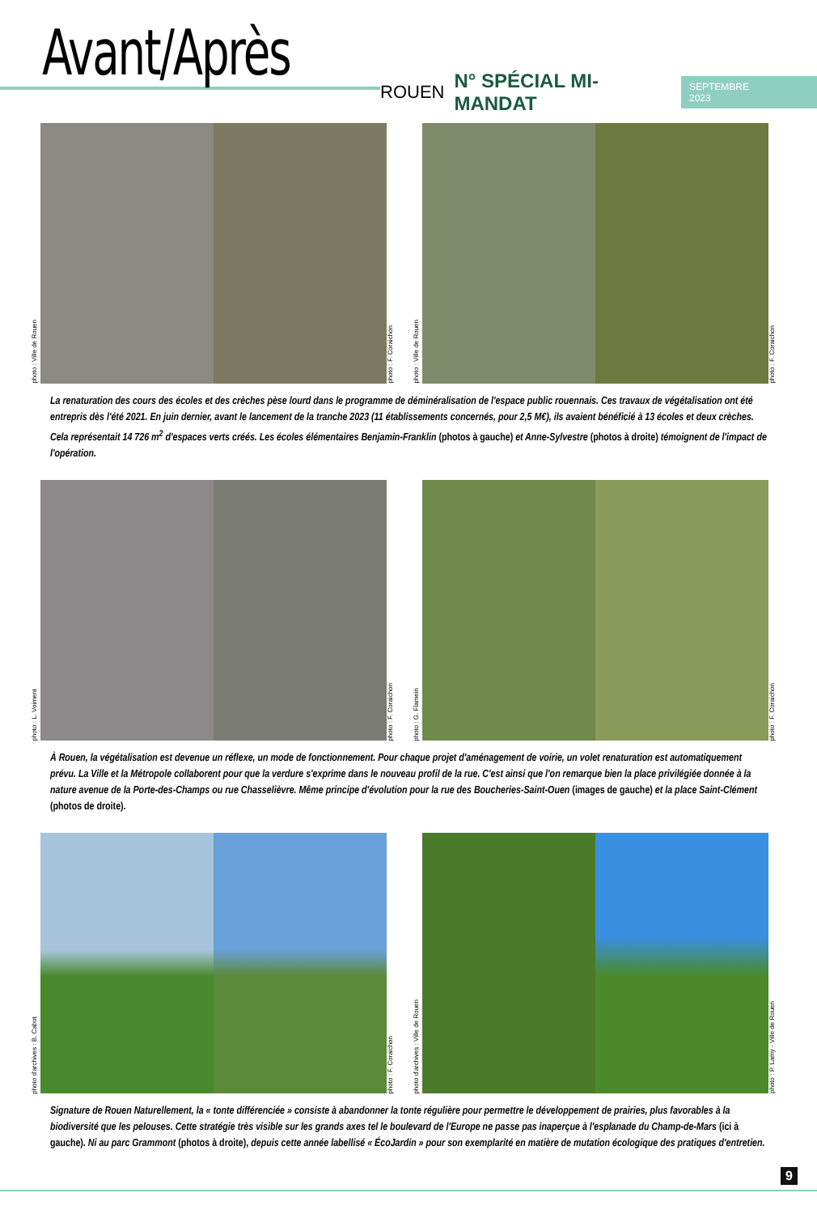Avant/Après
ROUEN N° SPÉCIAL MI-MANDAT SEPTEMBRE 2023
photo : Ville de Rouen
photo : F. Coraichon
photo : Ville de Rouen
photo : F. Coraichon
La renaturation des cours des écoles et des crèches pèse lourd dans le programme de déminéralisation de l'espace public rouennais. Ces travaux de végétalisation ont été entrepris dès l'été 2021. En juin dernier, avant le lancement de la tranche 2023 (11 établissements concernés, pour 2,5 M€), ils avaient bénéficié à 13 écoles et deux crèches. Cela représentait 14 726 m<sup>2</sup> d'espaces verts créés. Les écoles élémentaires Benjamin-Franklin (photos à gauche) et Anne-Sylvestre (photos à droite) témoignent de l'impact de l'opération.
photo : L. Voiment
photo : F. Coraichon
photo : G. Flamein
photo : F. Coraichon
À Rouen, la végétalisation est devenue un réflexe, un mode de fonctionnement. Pour chaque projet d'aménagement de voirie, un volet renaturation est automatiquement prévu. La Ville et la Métropole collaborent pour que la verdure s'exprime dans le nouveau profil de la rue. C'est ainsi que l'on remarque bien la place privilégiée donnée à la nature avenue de la Porte-des-Champs ou rue Chasselièvre. Même principe d'évolution pour la rue des Boucheries-Saint-Ouen (images de gauche) et la place Saint-Clément (photos de droite).
photo d'archives : B. Cabot
photo : F. Coraichon
photo d'archives : Ville de Rouen
photo : P. Lamy - Ville de Rouen
Signature de Rouen Naturellement, la « tonte différenciée » consiste à abandonner la tonte régulière pour permettre le développement de prairies, plus favorables à la biodiversité que les pelouses. Cette stratégie très visible sur les grands axes tel le boulevard de l'Europe ne passe pas inaperçue à l'esplanade du Champ-de-Mars (ici à gauche). Ni au parc Grammont (photos à droite), depuis cette année labellisé « ÉcoJardin » pour son exemplarité en matière de mutation écologique des pratiques d'entretien.
9